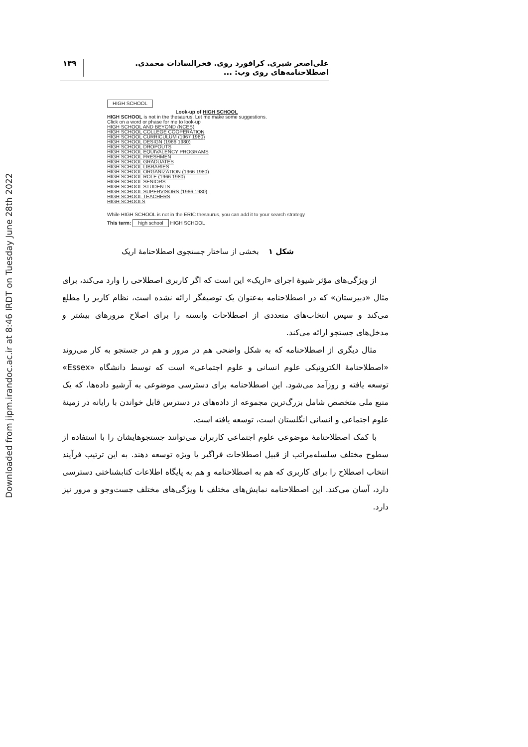Downloaded from jipm.irandoc.ac.ir at 8:46 IRDT on Tuesday June 28th 2022
علی‌اصغر شیری. کرافورد روی. فخرالسادات محمدی. اصطلاحنامه‌های روی وب: ... ۱۴۹
HIGH SCHOOL
Look-up of HIGH SCHOOL
HIGH SCHOOL is not in the thesaurus. Let me make some suggestions.
Click on a word or phase for me to look-up
HIGH SCHOOL AND BEYOND (NCES)
HIGH SCHOOL COLLEGE COOPERATION
HIGH SCHOOL CURRICULUM (1967 1980)
HIGH SCHOOL DESIGN (1966 1980)
HIGH SCHOOL DROPOUTS
HIGH SCHOOL EQUIVALENCY PROGRAMS
HIGH SCHOOL FRESHMEN
HIGH SCHOOL GRADUATES
HIGH SCHOOL LIBRARIES
HIGH SCHOOL ORGANIZATION (1966 1980)
HIGH SCHOOL ROLE (1966 1980)
HIGH SCHOOL SENIORS
HIGH SCHOOL STUDENTS
HIGH SCHOOL SUPERVISORS (1966 1980)
HIGH SCHOOL TEACHERS
HIGH SCHOOLS
While HIGH SCHOOL is not in the ERIC thesaurus, you can add it to your search strategy
This term: high school HIGH SCHOOL
شکل ۱ بخشی از ساختار جستجوی اصطلاحنامهٔ اریک
از ویژگی‌های مؤثر شیوهٔ اجرای «اریک» این است که اگر کاربری اصطلاحی را وارد می‌کند، برای مثال «دبیرستان» که در اصطلاحنامه به‌عنوان یک توصیفگر ارائه نشده است، نظام کاربر را مطلع می‌کند و سپس انتخاب‌های متعددی از اصطلاحات وابسته را برای اصلاح مرورهای بیشتر و مدخل‌های جستجو ارائه می‌کند.
مثال دیگری از اصطلاحنامه که به شکل واضحی هم در مرور و هم در جستجو به کار می‌روند «اصطلاحنامهٔ الکترونیکی علوم انسانی و علوم اجتماعی» است که توسط دانشگاه «Essex» توسعه یافته و روزآمد می‌شود. این اصطلاحنامه برای دسترسی موضوعی به آرشیو داده‌ها، که یک منبع ملی متخصص شامل بزرگ‌ترین مجموعه از داده‌های در دسترس قابل خواندن با رایانه در زمینهٔ علوم اجتماعی و انسانی انگلستان است، توسعه یافته است.
با کمک اصطلاحنامهٔ موضوعی علوم اجتماعی کاربران می‌توانند جستجوهایشان را با استفاده از سطوح مختلف سلسله‌مراتب از قبیل اصطلاحات فراگیر یا ویژه توسعه دهند. به این ترتیب فرآیند انتخاب اصطلاح را برای کاربری که هم به اصطلاحنامه و هم به پایگاه اطلاعات کتابشناختی دسترسی دارد، آسان می‌کند. این اصطلاحنامه نمایش‌های مختلف با ویژگی‌های مختلف جست‌وجو و مرور نیز دارد.